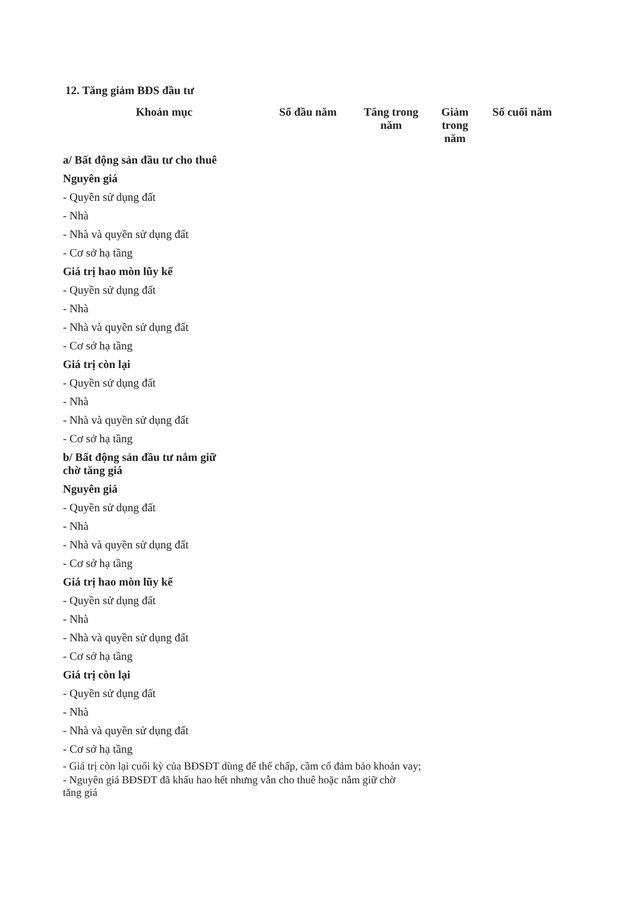12. Tăng giảm BĐS đầu tư
| Khoản mục | Số đầu năm | Tăng trong năm | Giảm trong năm | Số cuối năm |
| --- | --- | --- | --- | --- |
| a/ Bất động sản đầu tư cho thuê | | | | |
| Nguyên giá | | | | |
| - Quyền sử dụng đất | | | | |
| - Nhà | | | | |
| - Nhà và quyền sử dụng đất | | | | |
| - Cơ sở hạ tầng | | | | |
| Giá trị hao mòn lũy kế | | | | |
| - Quyền sử dụng đất | | | | |
| - Nhà | | | | |
| - Nhà và quyền sử dụng đất | | | | |
| - Cơ sở hạ tầng | | | | |
| Giá trị còn lại | | | | |
| - Quyền sử dụng đất | | | | |
| - Nhà | | | | |
| - Nhà và quyền sử dụng đất | | | | |
| - Cơ sở hạ tầng | | | | |
| b/ Bất động sản đầu tư nắm giữ chờ tăng giá | | | | |
| Nguyên giá | | | | |
| - Quyền sử dụng đất | | | | |
| - Nhà | | | | |
| - Nhà và quyền sử dụng đất | | | | |
| - Cơ sở hạ tầng | | | | |
| Giá trị hao mòn lũy kế | | | | |
| - Quyền sử dụng đất | | | | |
| - Nhà | | | | |
| - Nhà và quyền sử dụng đất | | | | |
| - Cơ sở hạ tầng | | | | |
| Giá trị còn lại | | | | |
| - Quyền sử dụng đất | | | | |
| - Nhà | | | | |
| - Nhà và quyền sử dụng đất | | | | |
| - Cơ sở hạ tầng | | | | |
- Giá trị còn lại cuối kỳ của BĐSĐT dùng để thế chấp, cầm cố đảm bảo khoản vay;
- Nguyên giá BĐSĐT đã khấu hao hết nhưng vẫn cho thuê hoặc nắm giữ chờ
tăng giá